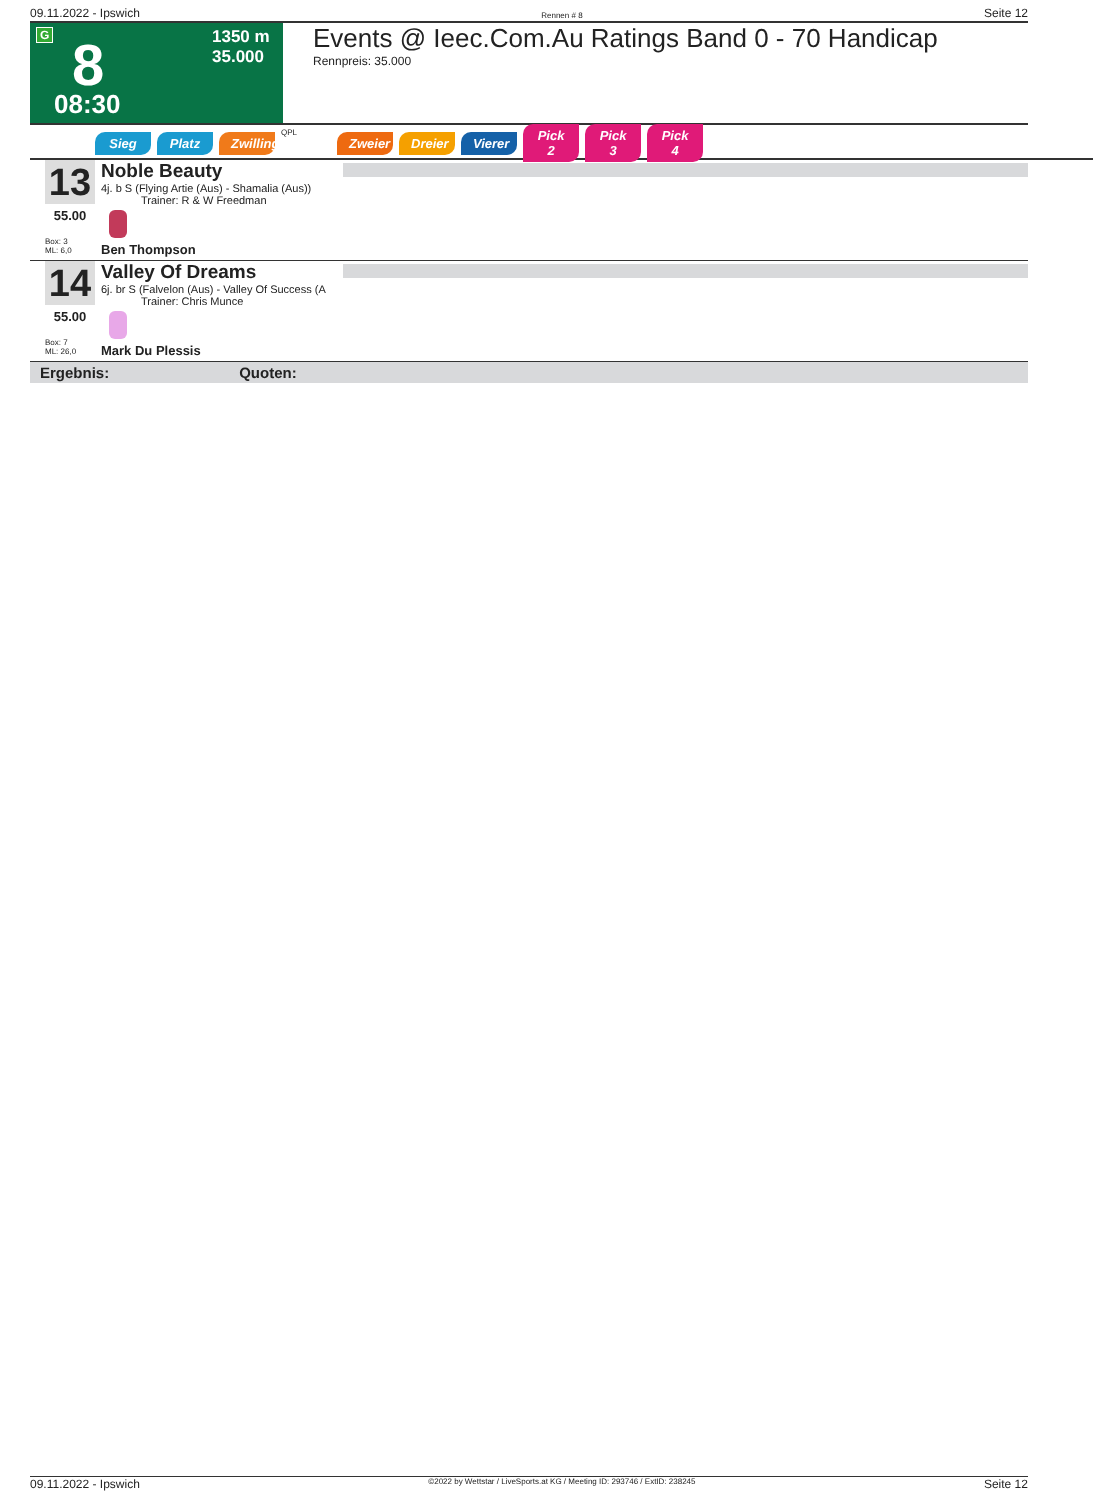09.11.2022 - Ipswich Rennen # 8 Seite 12
G 8
08:30
1350 m
35.000
Events @ Ieec.Com.Au Ratings Band 0 - 70 Handicap
Rennpreis: 35.000
Sieg Platz Zwilling QPL Zweier Dreier Vierer Pick 2 Pick 3 Pick 4
13
55.00
Box: 3
ML: 6,0
Noble Beauty
4j. b S (Flying Artie (Aus) - Shamalia (Aus))
Trainer: R & W Freedman
Ben Thompson
14
55.00
Box: 7
ML: 26,0
Valley Of Dreams
6j. br S (Falvelon (Aus) - Valley Of Success (A
Trainer: Chris Munce
Mark Du Plessis
Ergebnis: Quoten:
09.11.2022 - Ipswich ©2022 by Wettstar / LiveSports.at KG / Meeting ID: 293746 / ExtID: 238245 Seite 12